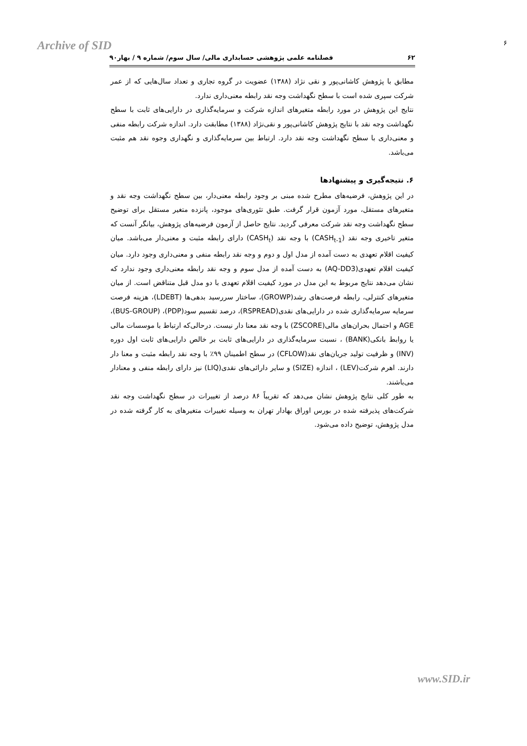Archive of SID ۶
۶۲ فصلنامه علمی پژوهشی حسابداری مالی/ سال سوم/ شماره ۹ / بهار۹۰
مطابق با پژوهش کاشانی‌پور و نقی نژاد (۱۳۸۸) عضویت در گروه تجاری و تعداد سال‌هایی که از عمر شرکت سپری شده است با سطح نگهداشت وجه نقد رابطه معنی‌داری ندارد.
نتایج این پژوهش در مورد رابطه متغیرهای اندازه شرکت و سرمایه‌گذاری در دارایی‌های ثابت با سطح نگهداشت وجه نقد با نتایج پژوهش کاشانی‌پور و نقی‌نژاد (۱۳۸۸) مطابقت دارد. اندازه شرکت رابطه منفی و معنی‌داری با سطح نگهداشت وجه نقد دارد. ارتباط بین سرمایه‌گذاری و نگهداری وجوه نقد هم مثبت می‌باشد.
۶. نتیجه‌گیری و پیشنهادها
در این پژوهش، فرضیه‌های مطرح شده مبنی بر وجود رابطه معنی‌دار، بین سطح نگهداشت وجه نقد و متغیرهای مستقل، مورد آزمون قرار گرفت. طبق تئوری‌های موجود، پانزده متغیر مستقل برای توضیح سطح نگهداشت وجه نقد شرکت معرفی گردید. نتایج حاصل از آزمون فرضیه‌های پژوهش، بیانگر آنست که متغیر تاخیری وجه نقد (CASH<sub>t-1</sub>) با وجه نقد (CASH<sub>t</sub>) دارای رابطه مثبت و معنی‌دار می‌باشد. میان کیفیت اقلام تعهدی به دست آمده از مدل اول و دوم و وجه نقد رابطه منفی و معنی‌داری وجود دارد. میان کیفیت اقلام تعهدی(AQ-DD3) به دست آمده از مدل سوم و وجه نقد رابطه معنی‌داری وجود ندارد که نشان می‌دهد نتایج مربوط به این مدل در مورد کیفیت اقلام تعهدی با دو مدل قبل متناقض است. از میان متغیرهای کنترلی، رابطه فرصت‌های رشد(GROWP)، ساختار سررسید بدهی‌ها (LDEBT)، هزینه فرصت سرمایه سرمایه‌گذاری شده در دارایی‌های نقدی(RSPREAD)، درصد تقسیم سود(PDP)، (BUS-GROUP)، AGE و احتمال بحران‌های مالی(ZSCORE) با وجه نقد معنا دار نیست. درحالی‌که ارتباط با موسسات مالی یا روابط بانکی(BANK) ، نسبت سرمایه‌گذاری در دارایی‌های ثابت بر خالص دارایی‌های ثابت اول دوره (INV) و ظرفیت تولید جریان‌های نقد(CFLOW) در سطح اطمینان ۹۹٪ با وجه نقد رابطه مثبت و معنا دار دارند. اهرم شرکت(LEV) ، اندازه (SIZE) و سایر دارائی‌های نقدی(LIQ) نیز دارای رابطه منفی و معنادار می‌باشند.
به طور کلی نتایج پژوهش نشان می‌دهد که تقریباً ۸۶ درصد از تغییرات در سطح نگهداشت وجه نقد شرکت‌های پذیرفته شده در بورس اوراق بهادار تهران به وسیله تغییرات متغیرهای به کار گرفته شده در مدل پژوهش، توضیح داده می‌شود.
www.SID.ir